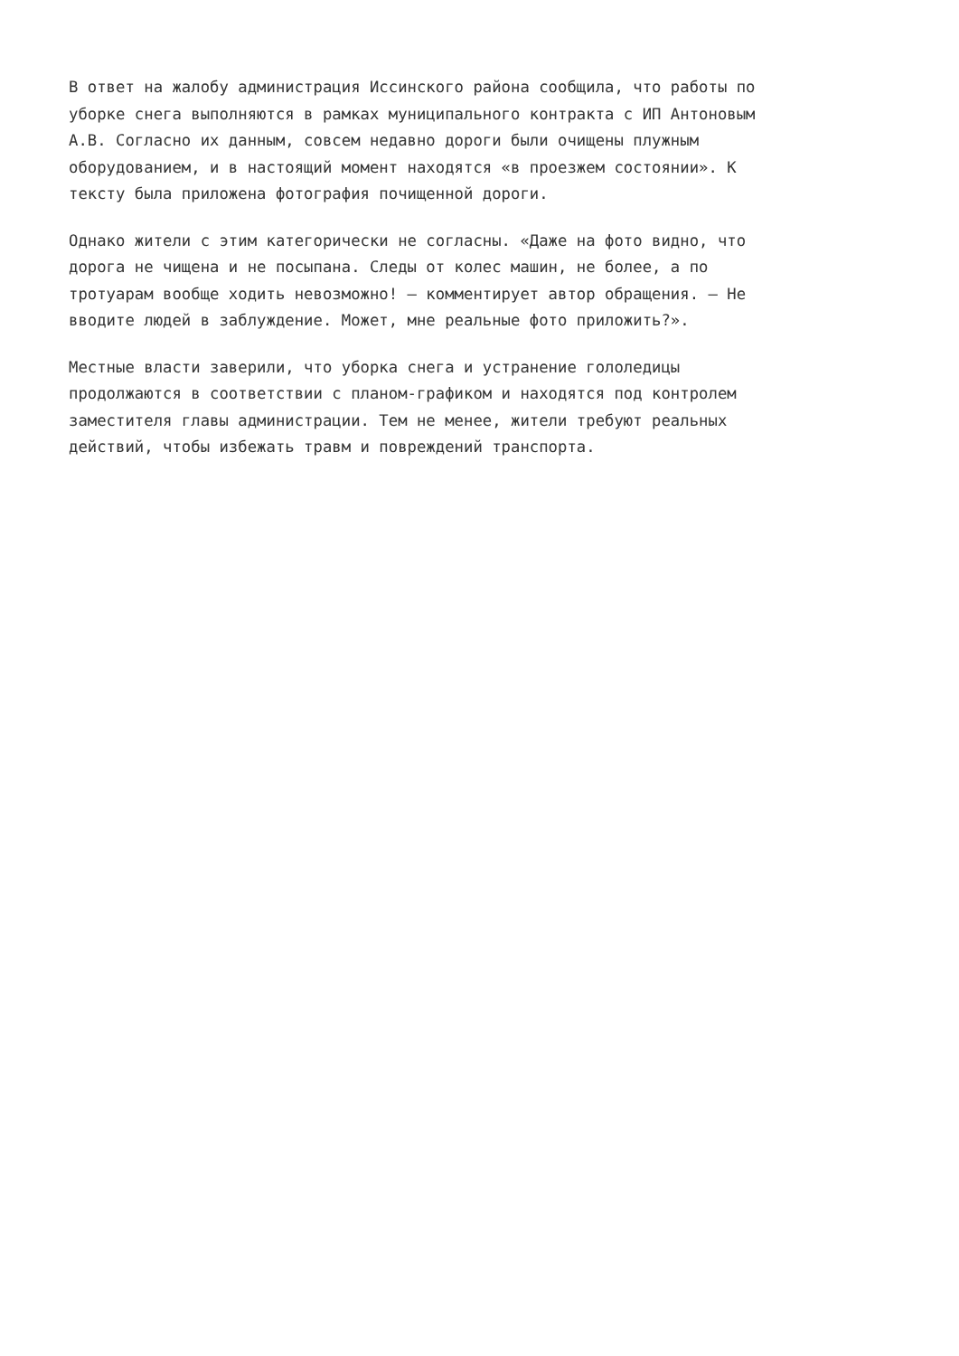В ответ на жалобу администрация Иссинского района сообщила, что работы по
уборке снега выполняются в рамках муниципального контракта с ИП Антоновым
А.В. Согласно их данным, совсем недавно дороги были очищены плужным
оборудованием, и в настоящий момент находятся «в проезжем состоянии». К
тексту была приложена фотография почищенной дороги.
Однако жители с этим категорически не согласны. «Даже на фото видно, что
дорога не чищена и не посыпана. Следы от колес машин, не более, а по
тротуарам вообще ходить невозможно! — комментирует автор обращения. — Не
вводите людей в заблуждение. Может, мне реальные фото приложить?».
Местные власти заверили, что уборка снега и устранение гололедицы
продолжаются в соответствии с планом-графиком и находятся под контролем
заместителя главы администрации. Тем не менее, жители требуют реальных
действий, чтобы избежать травм и повреждений транспорта.